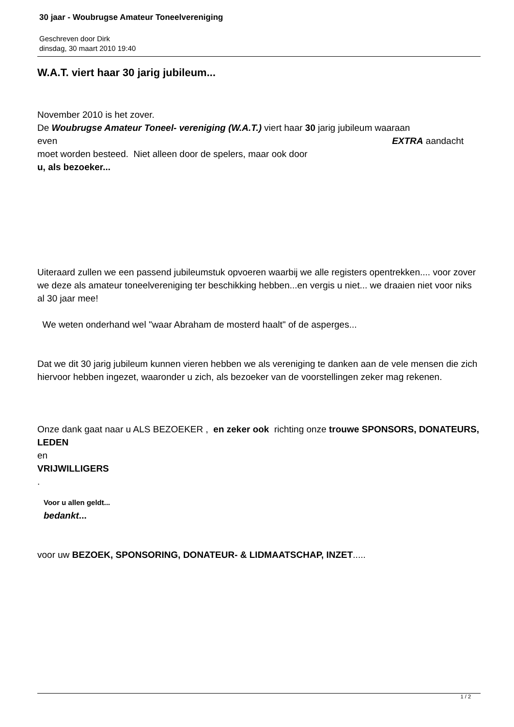30 jaar - Woubrugse Amateur Toneelvereniging
Geschreven door Dirk
dinsdag, 30 maart 2010 19:40
W.A.T. viert haar 30 jarig jubileum...
November 2010 is het zover.
De Woubrugse Amateur Toneel- vereniging (W.A.T.) viert haar 30 jarig jubileum waaraan
even EXTRA aandacht
moet worden besteed. Niet alleen door de spelers, maar ook door
u, als bezoeker...
Uiteraard zullen we een passend jubileumstuk opvoeren waarbij we alle registers opentrekken.... voor zover we deze als amateur toneelvereniging ter beschikking hebben...en vergis u niet... we draaien niet voor niks al 30 jaar mee!
We weten onderhand wel "waar Abraham de mosterd haalt" of de asperges...
Dat we dit 30 jarig jubileum kunnen vieren hebben we als vereniging te danken aan de vele mensen die zich hiervoor hebben ingezet, waaronder u zich, als bezoeker van de voorstellingen zeker mag rekenen.
Onze dank gaat naar u ALS BEZOEKER , en zeker ook richting onze trouwe SPONSORS, DONATEURS, LEDEN
en
VRIJWILLIGERS
.
Voor u allen geldt...
bedankt...
voor uw BEZOEK, SPONSORING, DONATEUR- & LIDMAATSCHAP, INZET.....
1 / 2